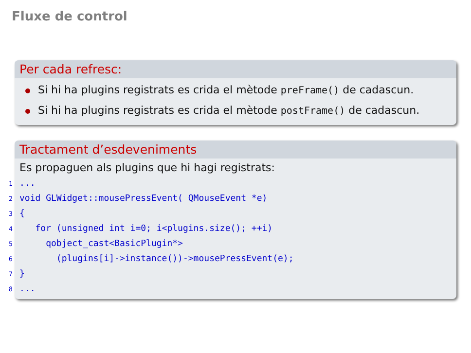Fluxe de control
Per cada refresc:
Si hi ha plugins registrats es crida el mètode preFrame() de cadascun.
Si hi ha plugins registrats es crida el mètode postFrame() de cadascun.
Tractament d’esdeveniments
Es propaguen als plugins que hi hagi registrats:
1...
2void GLWidget::mousePressEvent( QMouseEvent *e)
3{
4   for (unsigned int i=0; i<plugins.size(); ++i)
5     qobject_cast<BasicPlugin*>
6       (plugins[i]->instance())->mousePressEvent(e);
7}
8...